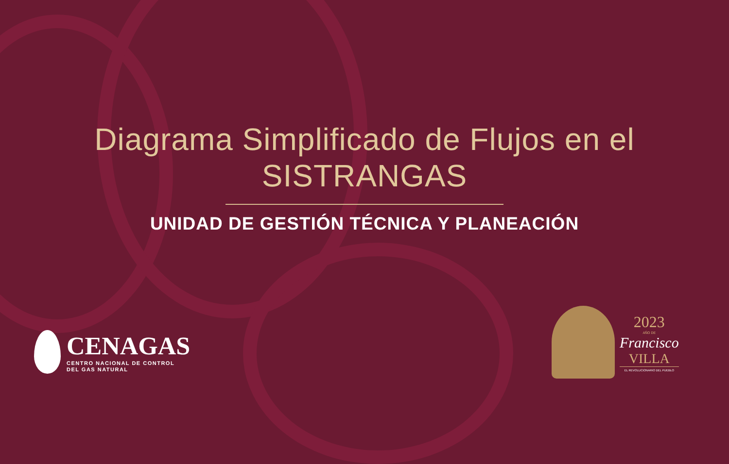Diagrama Simplificado de Flujos en el
SISTRANGAS
UNIDAD DE GESTIÓN TÉCNICA Y PLANEACIÓN
CENAGAS
CENTRO NACIONAL DE CONTROL
DEL GAS NATURAL
2023
AÑO DE
Francisco
VILLA
EL REVOLUCIONARIO DEL PUEBLO